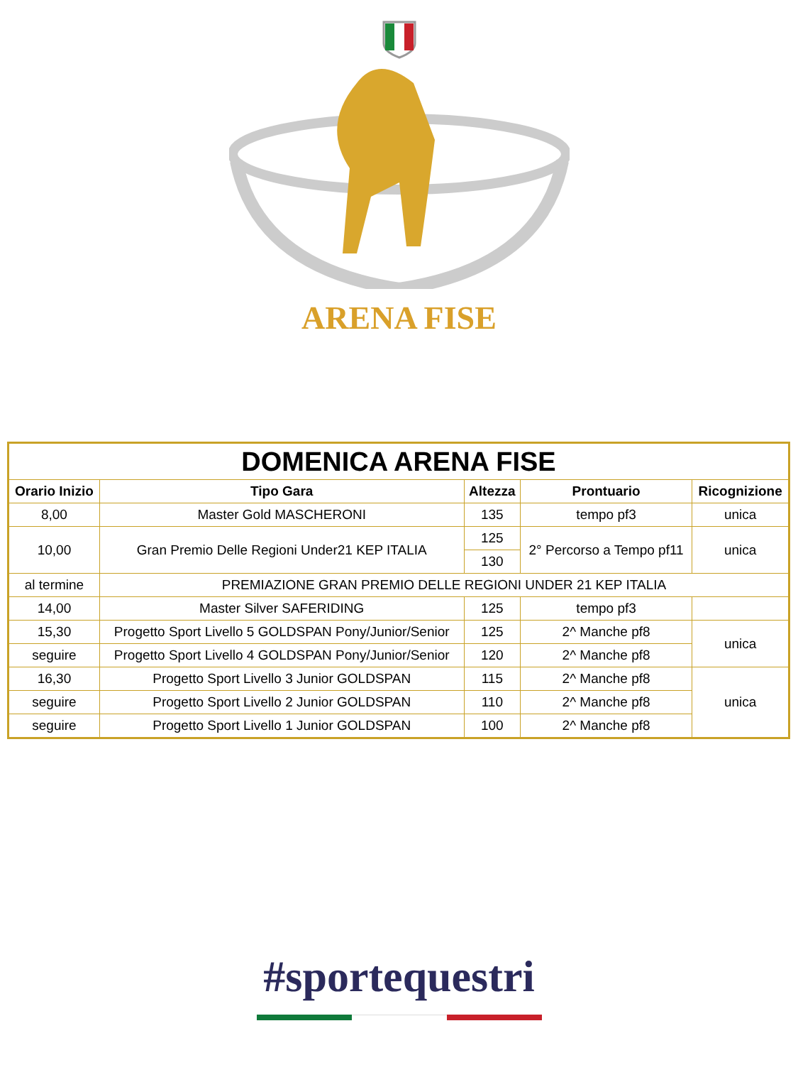ARENA FISE
| DOMENICA ARENA FISE | | | | |
| Orario Inizio | Tipo Gara | Altezza | Prontuario | Ricognizione |
| 8,00 | Master Gold MASCHERONI | 135 | tempo pf3 | unica |
| 10,00 | Gran Premio Delle Regioni Under21 KEP ITALIA | 125 | 2° Percorso a Tempo pf11 | unica |
| | | 130 | | |
| al termine | PREMIAZIONE GRAN PREMIO DELLE REGIONI UNDER 21 KEP ITALIA | | | |
| 14,00 | Master Silver SAFERIDING | 125 | tempo pf3 | |
| 15,30 | Progetto Sport Livello 5 GOLDSPAN Pony/Junior/Senior | 125 | 2^ Manche pf8 | unica |
| seguire | Progetto Sport Livello 4 GOLDSPAN Pony/Junior/Senior | 120 | 2^ Manche pf8 | |
| 16,30 | Progetto Sport Livello 3 Junior GOLDSPAN | 115 | 2^ Manche pf8 | unica |
| seguire | Progetto Sport Livello 2 Junior GOLDSPAN | 110 | 2^ Manche pf8 | |
| seguire | Progetto Sport Livello 1 Junior GOLDSPAN | 100 | 2^ Manche pf8 | |
#sportequestri